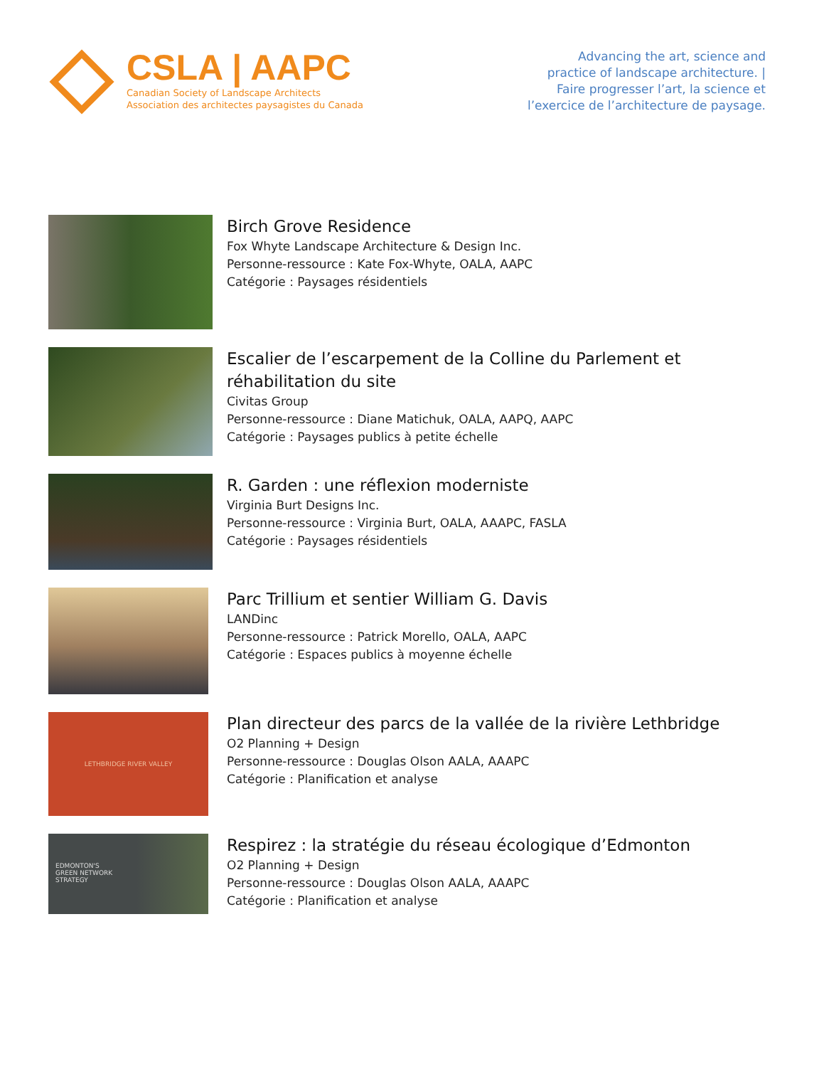CSLA | AAPC
Canadian Society of Landscape Architects
Association des architectes paysagistes du Canada
Advancing the art, science and
practice of landscape architecture. |
Faire progresser l’art, la science et
l’exercice de l’architecture de paysage.
Birch Grove Residence
Fox Whyte Landscape Architecture & Design Inc.
Personne-ressource : Kate Fox-Whyte, OALA, AAPC
Catégorie : Paysages résidentiels
Escalier de l’escarpement de la Colline du Parlement et
réhabilitation du site
Civitas Group
Personne-ressource : Diane Matichuk, OALA, AAPQ, AAPC
Catégorie : Paysages publics à petite échelle
R. Garden : une réflexion moderniste
Virginia Burt Designs Inc.
Personne-ressource : Virginia Burt, OALA, AAAPC, FASLA
Catégorie : Paysages résidentiels
Parc Trillium et sentier William G. Davis
LANDinc
Personne-ressource : Patrick Morello, OALA, AAPC
Catégorie : Espaces publics à moyenne échelle
LETHBRIDGE RIVER VALLEY
Plan directeur des parcs de la vallée de la rivière Lethbridge
O2 Planning + Design
Personne-ressource : Douglas Olson AALA, AAAPC
Catégorie : Planification et analyse
EDMONTON'S
GREEN NETWORK
STRATEGY
Respirez : la stratégie du réseau écologique d’Edmonton
O2 Planning + Design
Personne-ressource : Douglas Olson AALA, AAAPC
Catégorie : Planification et analyse